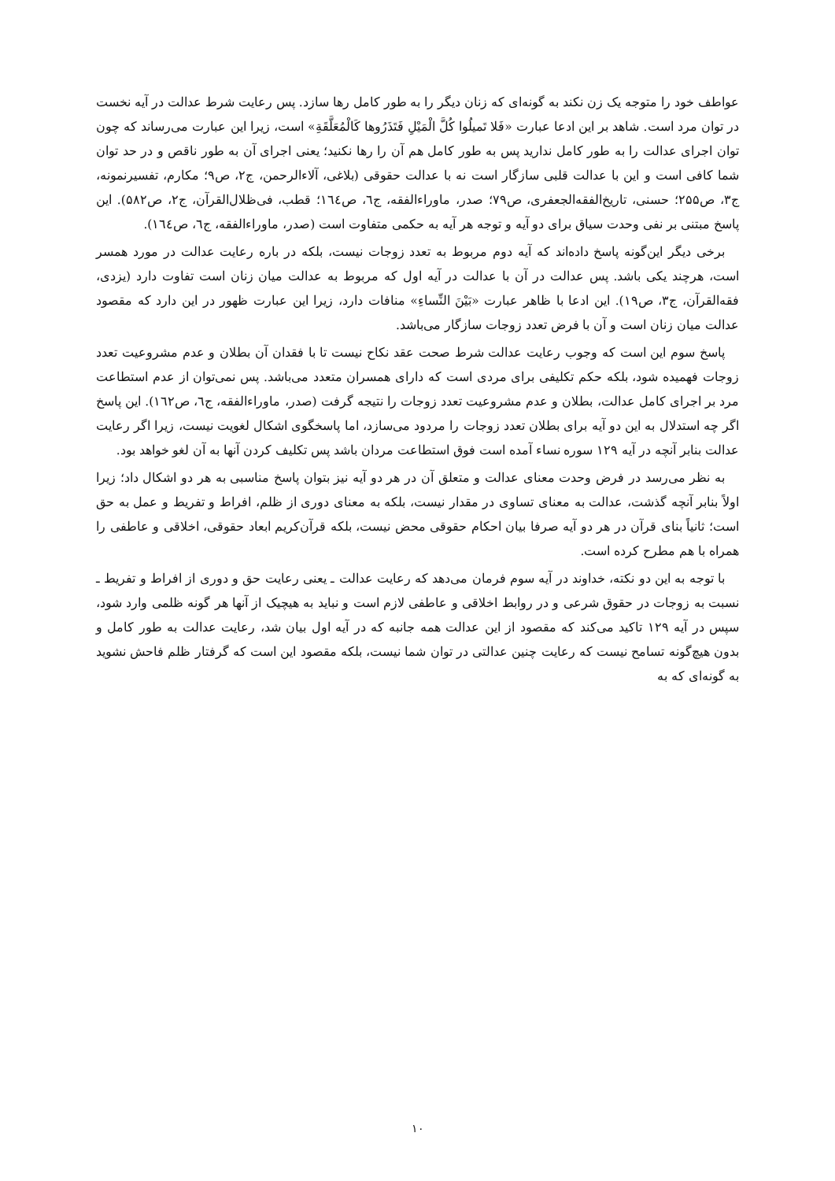عواطف خود را متوجه یک زن نکند به گونه‌ای که زنان دیگر را به طور کامل رها سازد. پس رعایت شرط عدالت در آیه نخست در توان مرد است. شاهد بر این ادعا عبارت «فَلا تَمیلُوا كُلَّ الْمَیْلِ فَتَذَرُوها كَالْمُعَلَّقَةِ» است، زیرا این عبارت می‌رساند که چون توان اجرای عدالت را به طور کامل ندارید پس به طور کامل هم آن را رها نکنید؛ یعنی اجرای آن به طور ناقص و در حد توان شما کافی است و این با عدالت قلبی سازگار است نه با عدالت حقوقی (بلاغی، آلاءالرحمن، ج۲، ص۹؛ مکارم، تفسیرنمونه، ج۳، ص۲۵۵؛ حسنی، تاریخ‌الفقه‌الجعفری، ص۷۹؛ صدر، ماوراءالفقه، ج٦، ص١٦٤؛ قطب، فی‌ظلال‌القرآن، ج۲، ص۵۸۲). این پاسخ مبتنی بر نفی وحدت سیاق برای دو آیه و توجه هر آیه به حکمی متفاوت است (صدر، ماوراءالفقه، ج٦، ص١٦٤).
برخی دیگر این‌گونه پاسخ داده‌اند که آیه دوم مربوط به تعدد زوجات نیست، بلکه در باره رعایت عدالت در مورد همسر است، هرچند یکی باشد. پس عدالت در آن با عدالت در آیه اول که مربوط به عدالت میان زنان است تفاوت دارد (یزدی، فقه‌القرآن، ج۳، ص۱۹). این ادعا با ظاهر عبارت «بَیْنَ النِّساءِ» منافات دارد، زیرا این عبارت ظهور در این دارد که مقصود عدالت میان زنان است و آن با فرض تعدد زوجات سازگار می‌باشد.
پاسخ سوم این است که وجوب رعایت عدالت شرط صحت عقد نکاح نیست تا با فقدان آن بطلان و عدم مشروعیت تعدد زوجات فهمیده شود، بلکه حکم تکلیفی برای مردی است که دارای همسران متعدد می‌باشد. پس نمی‌توان از عدم استطاعت مرد بر اجرای کامل عدالت، بطلان و عدم مشروعیت تعدد زوجات را نتیجه گرفت (صدر، ماوراءالفقه، ج٦، ص١٦٢). این پاسخ اگر چه استدلال به این دو آیه برای بطلان تعدد زوجات را مردود می‌سازد، اما پاسخگوی اشکال لغویت نیست، زیرا اگر رعایت عدالت بنابر آنچه در آیه ۱۲۹ سوره نساء آمده است فوق استطاعت مردان باشد پس تکلیف کردن آنها به آن لغو خواهد بود.
به نظر می‌رسد در فرض وحدت معنای عدالت و متعلق آن در هر دو آیه نیز بتوان پاسخ مناسبی به هر دو اشکال داد؛ زیرا اولاً بنابر آنچه گذشت، عدالت به معنای تساوی در مقدار نیست، بلکه به معنای دوری از ظلم، افراط و تفریط و عمل به حق است؛ ثانیاً بنای قرآن در هر دو آیه صرفا بیان احکام حقوقی محض نیست، بلکه قرآن‌کریم ابعاد حقوقی، اخلاقی و عاطفی را همراه با هم مطرح کرده است.
با توجه به این دو نکته، خداوند در آیه سوم فرمان می‌دهد که رعایت عدالت ـ یعنی رعایت حق و دوری از افراط و تفریط ـ نسبت به زوجات در حقوق شرعی و در روابط اخلاقی و عاطفی لازم است و نباید به هیچیک از آنها هر گونه ظلمی وارد شود، سپس در آیه ۱۲۹ تاکید می‌کند که مقصود از این عدالت همه جانبه که در آیه اول بیان شد، رعایت عدالت به طور کامل و بدون هیچ‌گونه تسامح نیست که رعایت چنین عدالتی در توان شما نیست، بلکه مقصود این است که گرفتار ظلم فاحش نشوید به گونه‌ای که به
۱۰